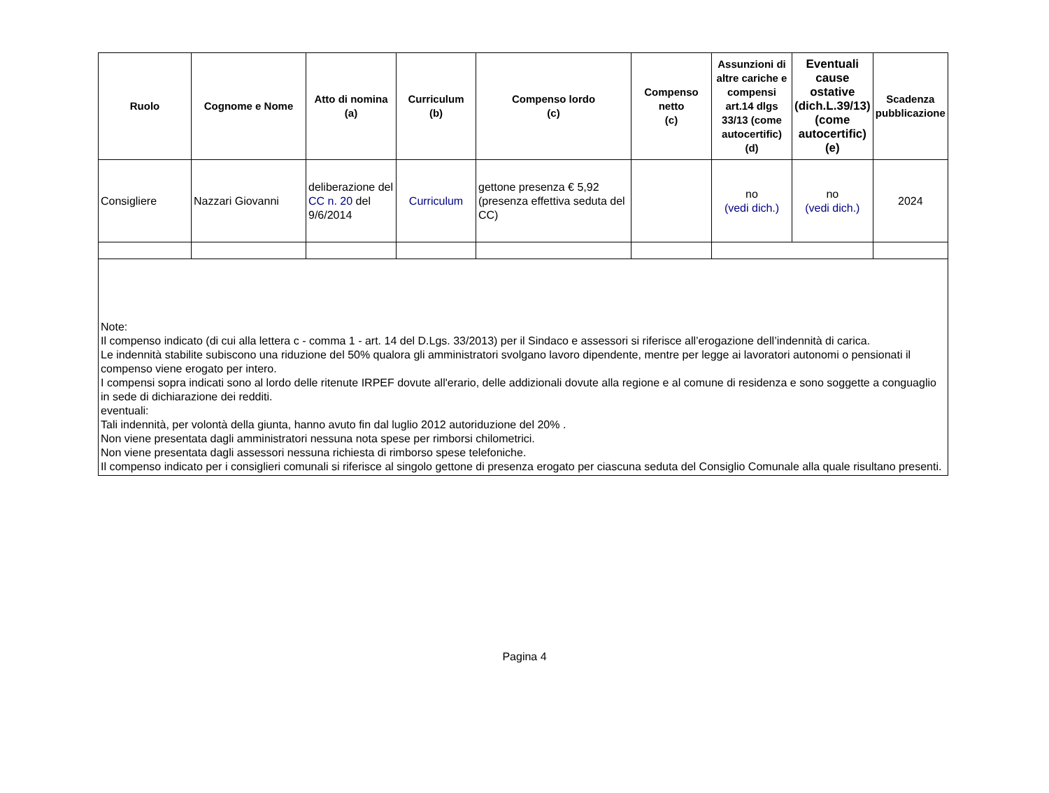| Ruolo | Cognome e Nome | Atto di nomina (a) | Curriculum (b) | Compenso lordo (c) | Compenso netto (c) | Assunzioni di altre cariche e compensi art.14 dlgs 33/13 (come autocertific) (d) | Eventuali cause ostative (dich.L.39/13) (come autocertific) (e) | Scadenza pubblicazione |
| --- | --- | --- | --- | --- | --- | --- | --- | --- |
| Consigliere | Nazzari Giovanni | deliberazione del CC n. 20 del 9/6/2014 | Curriculum | gettone presenza € 5,92 (presenza effettiva seduta del CC) | | no (vedi dich.) | no (vedi dich.) | 2024 |
| Note: Il compenso indicato (di cui alla lettera c - comma 1 - art. 14 del D.Lgs. 33/2013) per il Sindaco e assessori si riferisce all’erogazione dell’indennità di carica. Le indennità stabilite subiscono una riduzione del 50% qualora gli amministratori svolgano lavoro dipendente, mentre per legge ai lavoratori autonomi o pensionati il compenso viene erogato per intero. I compensi sopra indicati sono al lordo delle ritenute IRPEF dovute all'erario, delle addizionali dovute alla regione e al comune di residenza e sono soggette a conguaglio in sede di dichiarazione dei redditi. eventuali: Tali indennità, per volontà della giunta, hanno avuto fin dal luglio 2012 autoriduzione del 20% . Non viene presentata dagli amministratori nessuna nota spese per rimborsi chilometrici. Non viene presentata dagli assessori nessuna richiesta di rimborso spese telefoniche. Il compenso indicato per i consiglieri comunali si riferisce al singolo gettone di presenza erogato per ciascuna seduta del Consiglio Comunale alla quale risultano presenti. | | | | | | | | |
Pagina 4